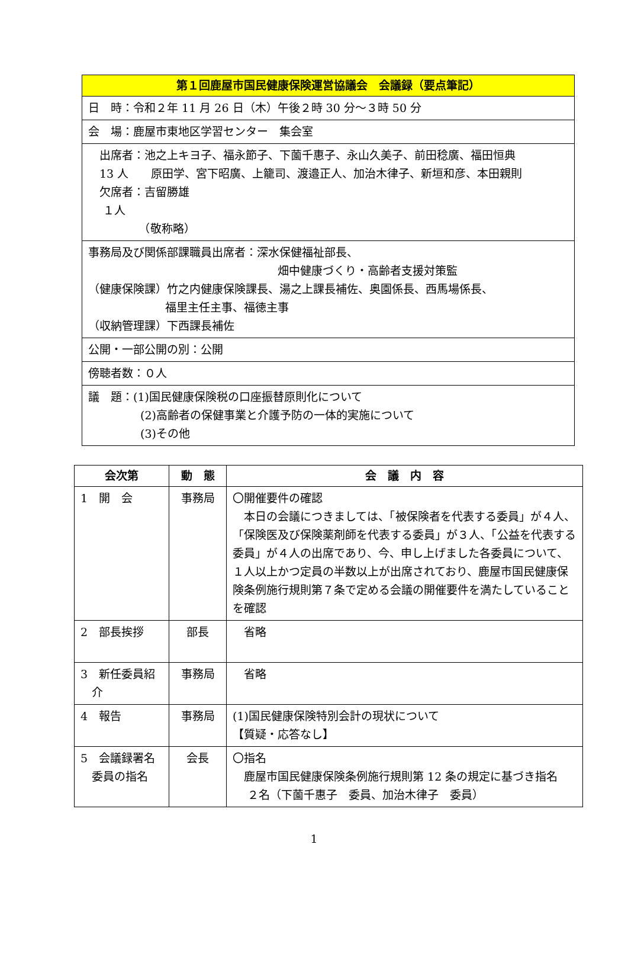| 第１回鹿屋市国民健康保険運営協議会 会議録（要点筆記） |
| --- |
| 日 時：令和２年 11 月 26 日（木）午後２時 30 分～３時 50 分 |
| 会 場：鹿屋市東地区学習センター 集会室 |
| 出席者：池之上キヨ子、福永節子、下薗千惠子、永山久美子、前田稔廣、福田恒典 13 人 原田学、宮下昭廣、上籠司、渡邉正人、加治木律子、新垣和彦、本田親則 欠席者：吉留勝雄 １人 （敬称略） |
| 事務局及び関係部課職員出席者：深水保健福祉部長、 畑中健康づくり・高齢者支援対策監 （健康保険課）竹之内健康保険課長、湯之上課長補佐、奥園係長、西馬場係長、 福里主任主事、福徳主事 （収納管理課）下西課長補佐 |
| 公開・一部公開の別：公開 |
| 傍聴者数：０人 |
| 議 題：(1)国民健康保険税の口座振替原則化について (2)高齢者の保健事業と介護予防の一体的実施について (3)その他 |
| 会次第 | 動 態 | 会 議 内 容 |
| --- | --- | --- |
| 1 開 会 | 事務局 | 〇開催要件の確認 本日の会議につきましては、「被保険者を代表する委員」が４人、「保険医及び保険薬剤師を代表する委員」が３人、「公益を代表する委員」が４人の出席であり、今、申し上げました各委員について、１人以上かつ定員の半数以上が出席されており、鹿屋市国民健康保険条例施行規則第７条で定める会議の開催要件を満たしていることを確認 |
| 2 部長挨拶 | 部長 | 省略 |
| 3 新任委員紹 介 | 事務局 | 省略 |
| 4 報告 | 事務局 | (1)国民健康保険特別会計の現状について 【質疑・応答なし】 |
| 5 会議録署名 委員の指名 | 会長 | 〇指名 鹿屋市国民健康保険条例施行規則第 12 条の規定に基づき指名 ２名（下薗千惠子 委員、加治木律子 委員） |
1